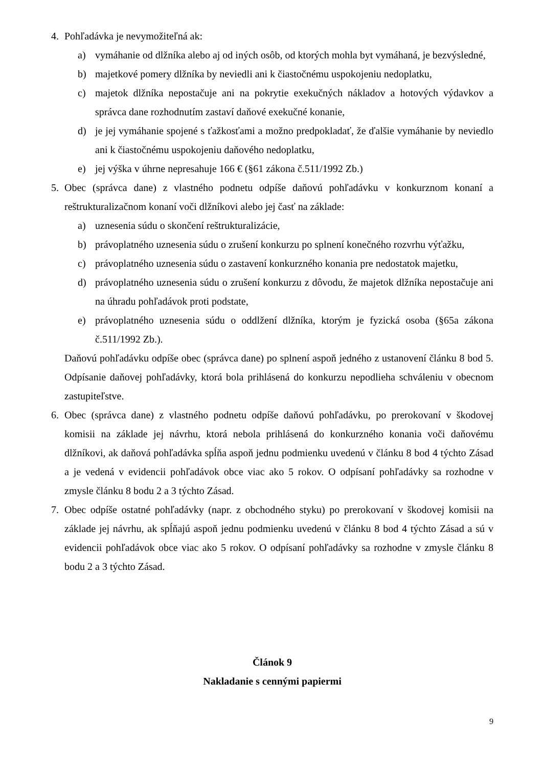4. Pohľadávka je nevymožiteľná ak:
a) vymáhanie od dlžníka alebo aj od iných osôb, od ktorých mohla byt vymáhaná, je bezvýsledné,
b) majetkové pomery dlžníka by neviedli ani k čiastočnému uspokojeniu nedoplatku,
c) majetok dlžníka nepostačuje ani na pokrytie exekučných nákladov a hotových výdavkov a správca dane rozhodnutím zastaví daňové exekučné konanie,
d) je jej vymáhanie spojené s ťažkosťami a možno predpokladať, že ďalšie vymáhanie by neviedlo ani k čiastočnému uspokojeniu daňového nedoplatku,
e) jej výška v úhrne nepresahuje 166 € (§61 zákona č.511/1992 Zb.)
5. Obec (správca dane) z vlastného podnetu odpíše daňovú pohľadávku v konkurznom konaní a reštrukturalizačnom konaní voči dlžníkovi alebo jej časť na základe:
a) uznesenia súdu o skončení reštrukturalizácie,
b) právoplatného uznesenia súdu o zrušení konkurzu po splnení konečného rozvrhu výťažku,
c) právoplatného uznesenia súdu o zastavení konkurzného konania pre nedostatok majetku,
d) právoplatného uznesenia súdu o zrušení konkurzu z dôvodu, že majetok dlžníka nepostačuje ani na úhradu pohľadávok proti podstate,
e) právoplatného uznesenia súdu o oddlžení dlžníka, ktorým je fyzická osoba (§65a zákona č.511/1992 Zb.).
Daňovú pohľadávku odpíše obec (správca dane) po splnení aspoň jedného z ustanovení článku 8 bod 5. Odpísanie daňovej pohľadávky, ktorá bola prihlásená do konkurzu nepodlieha schváleniu v obecnom zastupiteľstve.
6. Obec (správca dane) z vlastného podnetu odpíše daňovú pohľadávku, po prerokovaní v škodovej komisii na základe jej návrhu, ktorá nebola prihlásená do konkurzného konania voči daňovému dlžníkovi, ak daňová pohľadávka spĺňa aspoň jednu podmienku uvedenú v článku 8 bod 4 týchto Zásad a je vedená v evidencii pohľadávok obce viac ako 5 rokov. O odpísaní pohľadávky sa rozhodne v zmysle článku 8 bodu 2 a 3 týchto Zásad.
7. Obec odpíše ostatné pohľadávky (napr. z obchodného styku) po prerokovaní v škodovej komisii na základe jej návrhu, ak spĺňajú aspoň jednu podmienku uvedenú v článku 8 bod 4 týchto Zásad a sú v evidencii pohľadávok obce viac ako 5 rokov. O odpísaní pohľadávky sa rozhodne v zmysle článku 8 bodu 2 a 3 týchto Zásad.
Článok 9
Nakladanie s cennými papiermi
9